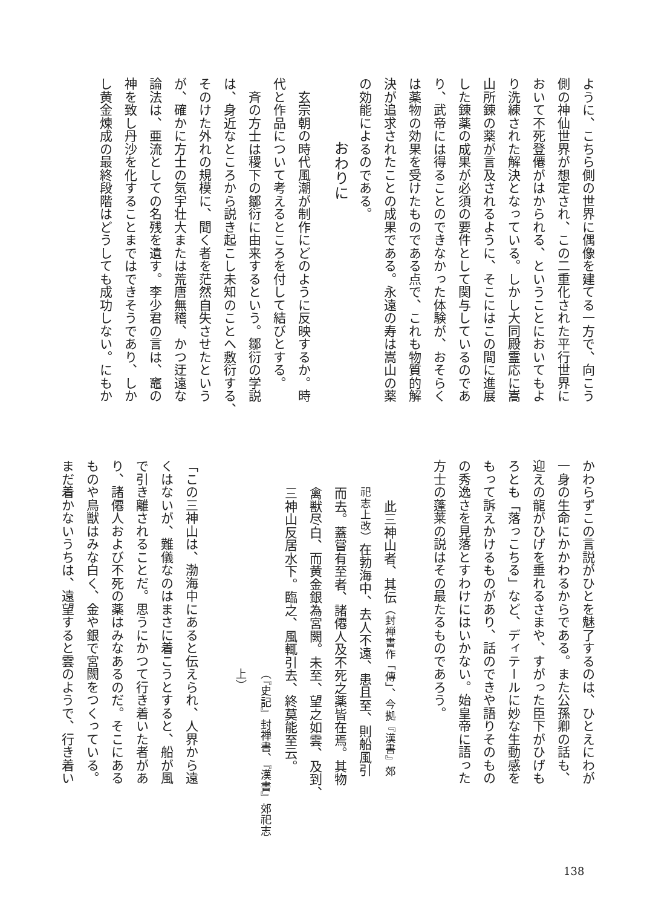ように、こちら側の世界に偶像を建てる一方で、向こう
側の神仙世界が想定され、この二重化された平行世界に
おいて不死登僊がはかられる、ということにおいてもよ
り洗練された解決となっている。しかし大同殿霊応に嵩
山所錬の薬が言及されるように、そこにはこの間に進展
した錬薬の成果が必須の要件として関与しているのであ
り、武帝には得ることのできなかった体験が、おそらく
は薬物の効果を受けたものである点で、これも物質的解
決が追求されたことの成果である。永遠の寿は嵩山の薬
の効能によるのである。
おわりに
　玄宗朝の時代風潮が制作にどのように反映するか。時
代と作品について考えるところを付して結びとする。
　斉の方士は稷下の鄒衍に由来するという。鄒衍の学説
は、身近なところから説き起こし未知のことへ敷衍する、
そのけた外れの規模に、聞く者を茫然自失させたという
が、確かに方士の気宇壮大または荒唐無稽、かつ迂遠な
論法は、亜流としての名残を遺す。李少君の言は、竈の
神を致し丹沙を化することまではできそうであり、しか
し黄金煉成の最終段階はどうしても成功しない。にもか
かわらずこの言説がひとを魅了するのは、ひとえにわが
一身の生命にかかわるからである。また公孫卿の話も、
迎えの龍がひげを垂れるさまや、すがった臣下がひげも
ろとも「落っこちる」など、ディテールに妙な生動感を
もって訴えかけるものがあり、話のできや語りそのもの
の秀逸さを見落とすわけにはいかない。始皇帝に語った
方士の蓬莱の説はその最たるものであろう。
　此三神山者、其伝（封禅書作「傳」、今拠『漢書』郊
祀志上改）在勃海中、去人不遠、患且至、則船風引
而去。蓋嘗有至者、諸僊人及不死之薬皆在焉。其物
禽獣尽白、而黄金銀為宮闕。未至、望之如雲、及到、
三神山反居水下。臨之、風輒引去、終莫能至云。
（『史記』封禅書、『漢書』郊祀志上）
「この三神山は、渤海中にあると伝えられ、人界から遠
くはないが、難儀なのはまさに着こうとすると、船が風
で引き離されることだ。思うにかつて行き着いた者があ
り、諸僊人および不死の薬はみなあるのだ。そこにある
ものや鳥獣はみな白く、金や銀で宮闕をつくっている。
まだ着かないうちは、遠望すると雲のようで、行き着い
138